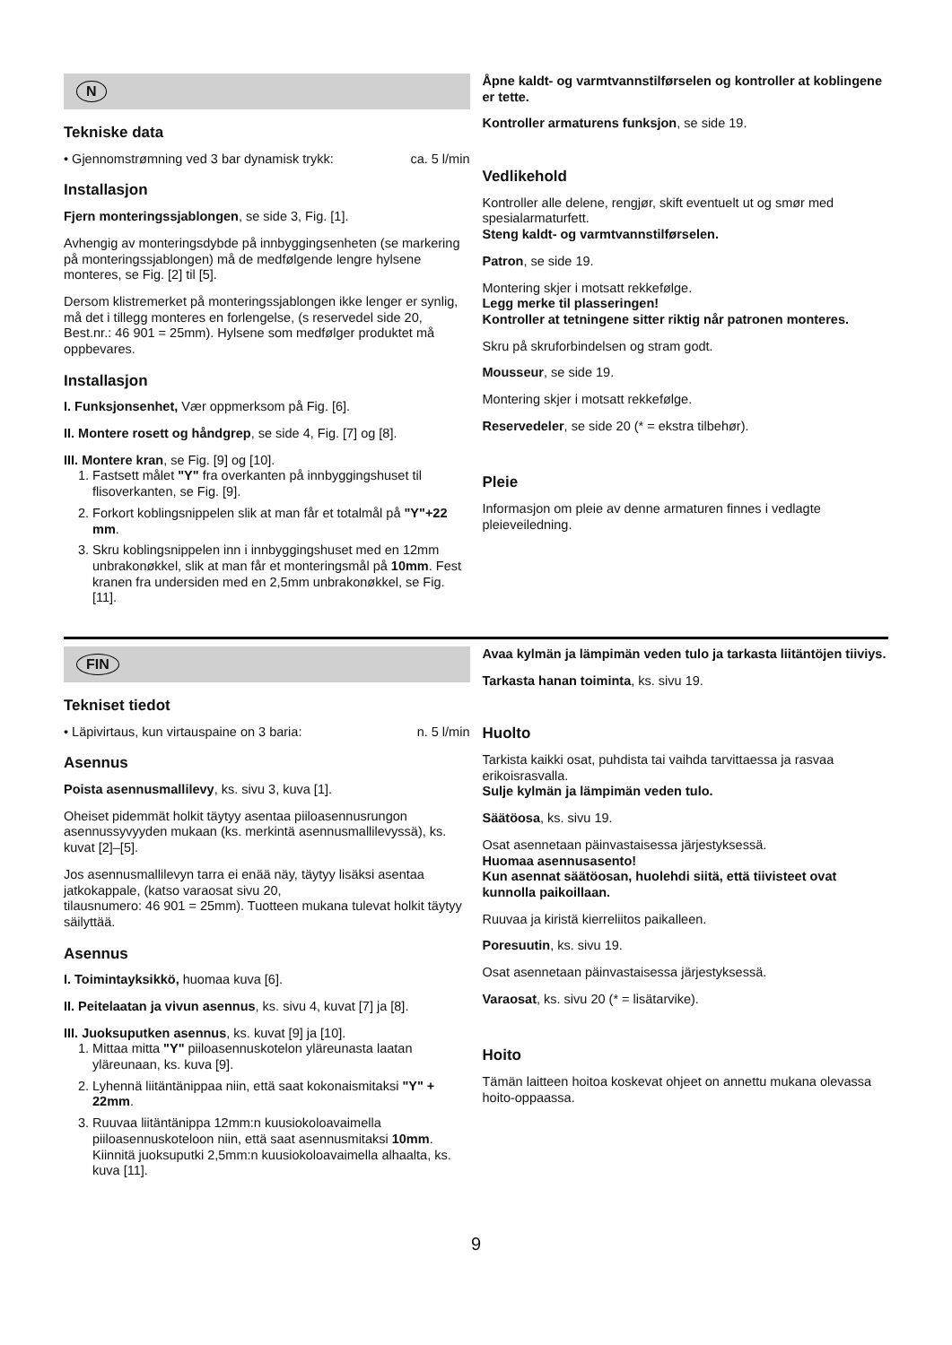N
Tekniske data
• Gjennomstrømning ved 3 bar dynamisk trykk: ca. 5 l/min
Installasjon
Fjern monteringssjablongen, se side 3, Fig. [1].
Avhengig av monteringsdybde på innbyggingsenheten (se markering på monteringssjablongen) må de medfølgende lengre hylsene monteres, se Fig. [2] til [5].
Dersom klistremerket på monteringssjablongen ikke lenger er synlig, må det i tillegg monteres en forlengelse, (s reservedel side 20, Best.nr.: 46 901 = 25mm). Hylsene som medfølger produktet må oppbevares.
Installasjon
I. Funksjonsenhet, Vær oppmerksom på Fig. [6].
II. Montere rosett og håndgrep, se side 4, Fig. [7] og [8].
III. Montere kran, se Fig. [9] og [10].
1. Fastsett målet "Y" fra overkanten på innbyggingshuset til flisoverkanten, se Fig. [9].
2. Forkort koblingsnippelen slik at man får et totalmål på "Y"+22 mm.
3. Skru koblingsnippelen inn i innbyggingshuset med en 12mm unbrakonøkkel, slik at man får et monteringsmål på 10mm. Fest kranen fra undersiden med en 2,5mm unbrakonøkkel, se Fig. [11].
Åpne kaldt- og varmtvannstilførselen og kontroller at koblingene er tette.
Kontroller armaturens funksjon, se side 19.
Vedlikehold
Kontroller alle delene, rengjør, skift eventuelt ut og smør med spesialarmaturfett.
Steng kaldt- og varmtvannstilførselen.
Patron, se side 19.
Montering skjer i motsatt rekkefølge.
Legg merke til plasseringen!
Kontroller at tetningene sitter riktig når patronen monteres.
Skru på skruforbindelsen og stram godt.
Mousseur, se side 19.
Montering skjer i motsatt rekkefølge.
Reservedeler, se side 20 (* = ekstra tilbehør).
Pleie
Informasjon om pleie av denne armaturen finnes i vedlagte pleieveiledning.
FIN
Tekniset tiedot
• Läpivirtaus, kun virtauspaine on 3 baria: n. 5 l/min
Asennus
Poista asennusmallilevy, ks. sivu 3, kuva [1].
Oheiset pidemmät holkit täytyy asentaa piiloasennusrungon asennussyvyyden mukaan (ks. merkintä asennusmallilevyssä), ks. kuvat [2]–[5].
Jos asennusmallilevyn tarra ei enää näy, täytyy lisäksi asentaa jatkokappale, (katso varaosat sivu 20,
tilausnumero: 46 901 = 25mm). Tuotteen mukana tulevat holkit täytyy säilyttää.
Asennus
I. Toimintayksikkö, huomaa kuva [6].
II. Peitelaatan ja vivun asennus, ks. sivu 4, kuvat [7] ja [8].
III. Juoksuputken asennus, ks. kuvat [9] ja [10].
1. Mittaa mitta "Y" piiloasennuskotelon yläreunasta laatan yläreunaan, ks. kuva [9].
2. Lyhennä liitäntänippaa niin, että saat kokonaismitaksi "Y" + 22mm.
3. Ruuvaa liitäntänippa 12mm:n kuusiokoloavaimella piiloasennuskoteloon niin, että saat asennusmitaksi 10mm. Kiinnitä juoksuputki 2,5mm:n kuusiokoloavaimella alhaalta, ks. kuva [11].
Avaa kylmän ja lämpimän veden tulo ja tarkasta liitäntöjen tiiviys.
Tarkasta hanan toiminta, ks. sivu 19.
Huolto
Tarkista kaikki osat, puhdista tai vaihda tarvittaessa ja rasvaa erikoisrasvalla.
Sulje kylmän ja lämpimän veden tulo.
Säätöosa, ks. sivu 19.
Osat asennetaan päinvastaisessa järjestyksessä.
Huomaa asennusasento!
Kun asennat säätöosan, huolehdi siitä, että tiivisteet ovat kunnolla paikoillaan.
Ruuvaa ja kiristä kierreliitos paikalleen.
Poresuutin, ks. sivu 19.
Osat asennetaan päinvastaisessa järjestyksessä.
Varaosat, ks. sivu 20 (* = lisätarvike).
Hoito
Tämän laitteen hoitoa koskevat ohjeet on annettu mukana olevassa hoito-oppaassa.
9